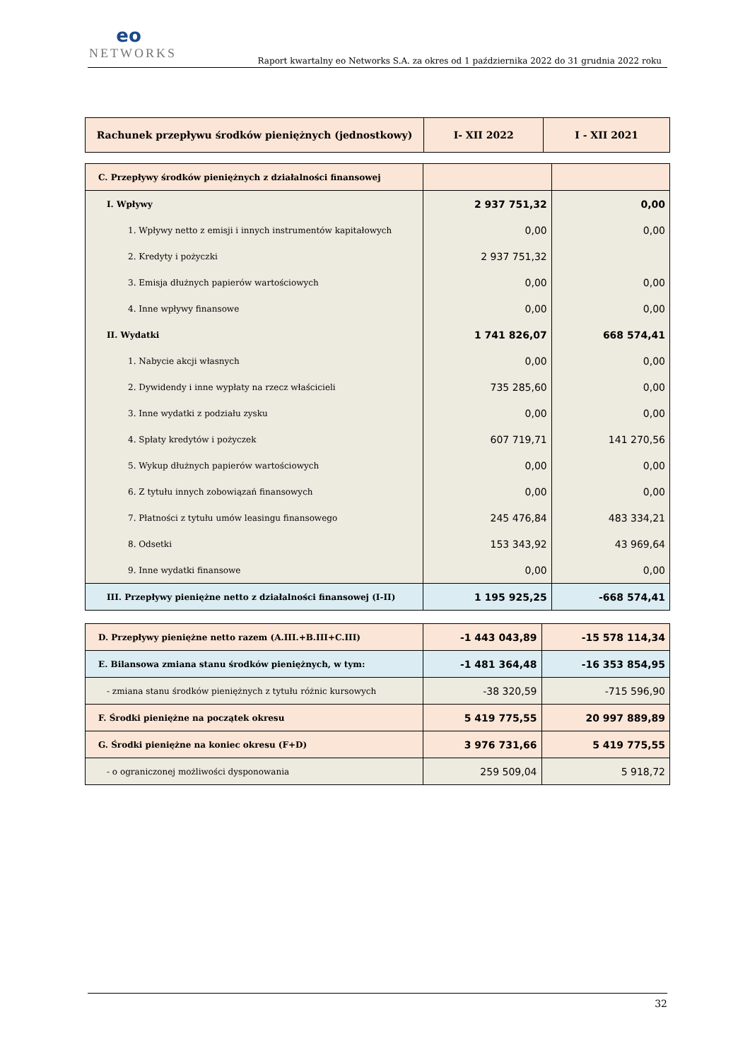eo
NETWORKS
Raport kwartalny eo Networks S.A. za okres od 1 października 2022 do 31 grudnia 2022 roku
| Rachunek przepływu środków pieniężnych (jednostkowy) | I- XII 2022 | I - XII 2021 |
| --- | --- | --- |
| C. Przepływy środków pieniężnych z działalności finansowej | | |
| I. Wpływy | 2 937 751,32 | 0,00 |
| 1. Wpływy netto z emisji i innych instrumentów kapitałowych | 0,00 | 0,00 |
| 2. Kredyty i pożyczki | 2 937 751,32 | |
| 3. Emisja dłużnych papierów wartościowych | 0,00 | 0,00 |
| 4. Inne wpływy finansowe | 0,00 | 0,00 |
| II. Wydatki | 1 741 826,07 | 668 574,41 |
| 1. Nabycie akcji własnych | 0,00 | 0,00 |
| 2. Dywidendy i inne wypłaty na rzecz właścicieli | 735 285,60 | 0,00 |
| 3. Inne wydatki z podziału zysku | 0,00 | 0,00 |
| 4. Spłaty kredytów i pożyczek | 607 719,71 | 141 270,56 |
| 5. Wykup dłużnych papierów wartościowych | 0,00 | 0,00 |
| 6. Z tytułu innych zobowiązań finansowych | 0,00 | 0,00 |
| 7. Płatności z tytułu umów leasingu finansowego | 245 476,84 | 483 334,21 |
| 8. Odsetki | 153 343,92 | 43 969,64 |
| 9. Inne wydatki finansowe | 0,00 | 0,00 |
| III. Przepływy pieniężne netto z działalności finansowej (I-II) | 1 195 925,25 | -668 574,41 |
| D. Przepływy pieniężne netto razem (A.III.+B.III+C.III) | -1 443 043,89 | -15 578 114,34 |
| E. Bilansowa zmiana stanu środków pieniężnych, w tym: | -1 481 364,48 | -16 353 854,95 |
| - zmiana stanu środków pieniężnych z tytułu różnic kursowych | -38 320,59 | -715 596,90 |
| F. Środki pieniężne na początek okresu | 5 419 775,55 | 20 997 889,89 |
| G. Środki pieniężne na koniec okresu (F+D) | 3 976 731,66 | 5 419 775,55 |
| - o ograniczonej możliwości dysponowania | 259 509,04 | 5 918,72 |
32